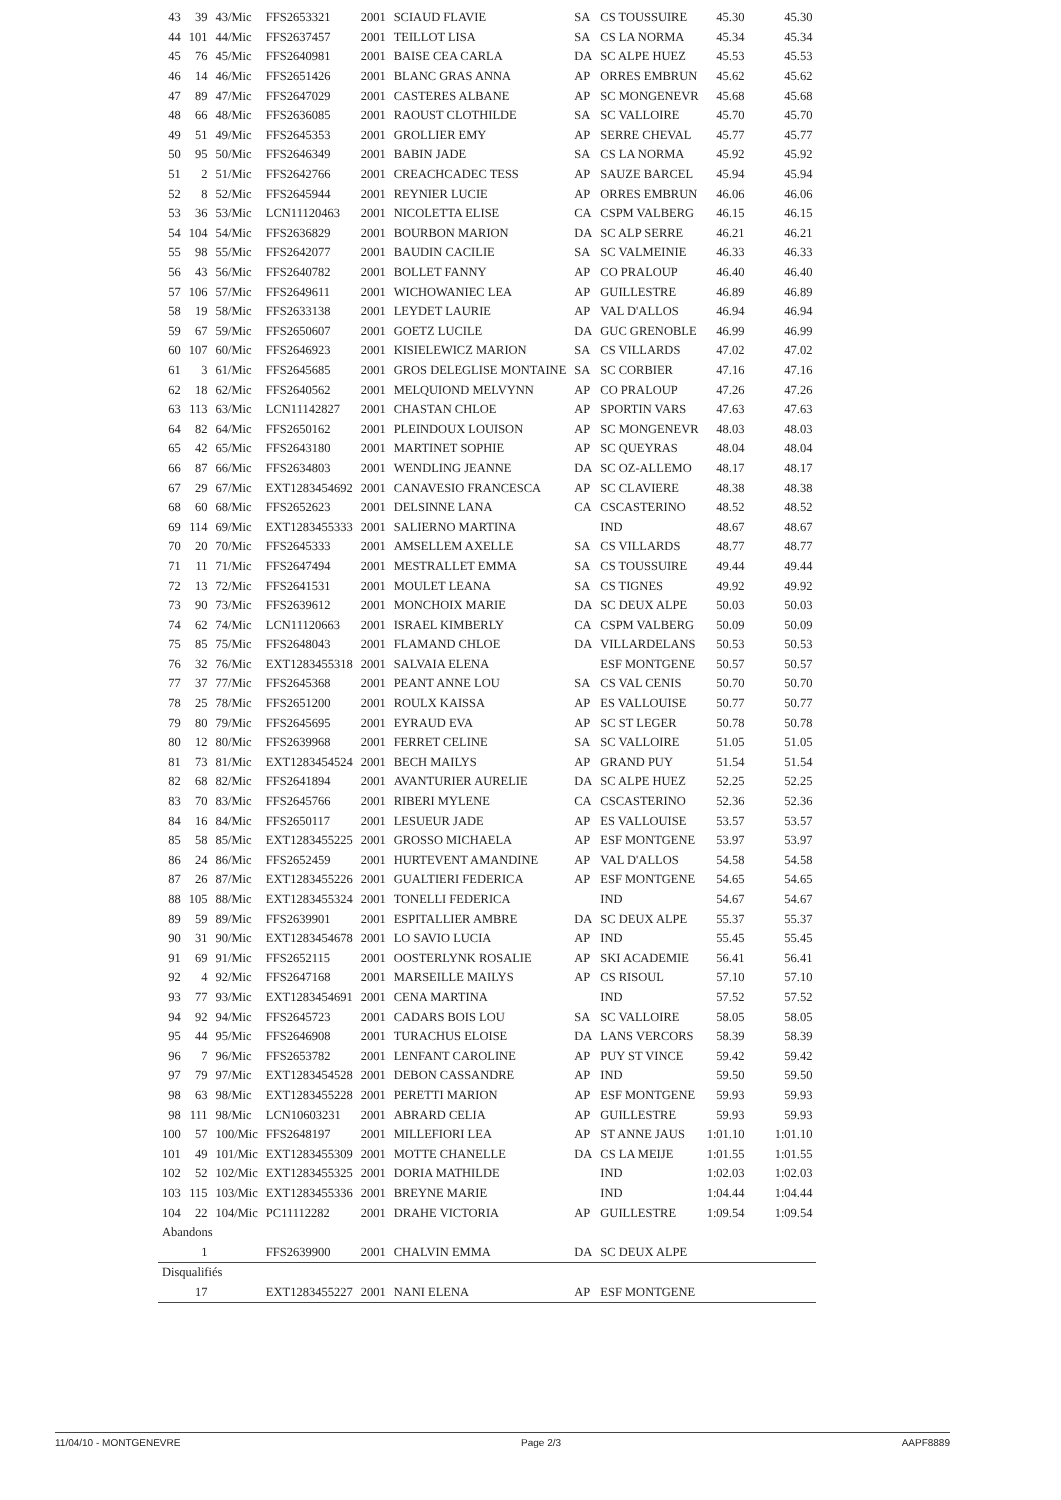| 43 | 39 | 43/Mic | FFS2653321 | 2001 | SCIAUD FLAVIE | SA | CS TOUSSUIRE | 45.30 | 45.30 |
| 44 | 101 | 44/Mic | FFS2637457 | 2001 | TEILLOT LISA | SA | CS LA NORMA | 45.34 | 45.34 |
| 45 | 76 | 45/Mic | FFS2640981 | 2001 | BAISE CEA CARLA | DA | SC ALPE HUEZ | 45.53 | 45.53 |
| 46 | 14 | 46/Mic | FFS2651426 | 2001 | BLANC GRAS ANNA | AP | ORRES EMBRUN | 45.62 | 45.62 |
| 47 | 89 | 47/Mic | FFS2647029 | 2001 | CASTERES ALBANE | AP | SC MONGENEVR | 45.68 | 45.68 |
| 48 | 66 | 48/Mic | FFS2636085 | 2001 | RAOUST CLOTHILDE | SA | SC VALLOIRE | 45.70 | 45.70 |
| 49 | 51 | 49/Mic | FFS2645353 | 2001 | GROLLIER EMY | AP | SERRE CHEVAL | 45.77 | 45.77 |
| 50 | 95 | 50/Mic | FFS2646349 | 2001 | BABIN JADE | SA | CS LA NORMA | 45.92 | 45.92 |
| 51 | 2 | 51/Mic | FFS2642766 | 2001 | CREACHCADEC TESS | AP | SAUZE BARCEL | 45.94 | 45.94 |
| 52 | 8 | 52/Mic | FFS2645944 | 2001 | REYNIER LUCIE | AP | ORRES EMBRUN | 46.06 | 46.06 |
| 53 | 36 | 53/Mic | LCN11120463 | 2001 | NICOLETTA ELISE | CA | CSPM VALBERG | 46.15 | 46.15 |
| 54 | 104 | 54/Mic | FFS2636829 | 2001 | BOURBON MARION | DA | SC ALP SERRE | 46.21 | 46.21 |
| 55 | 98 | 55/Mic | FFS2642077 | 2001 | BAUDIN CACILIE | SA | SC VALMEINIE | 46.33 | 46.33 |
| 56 | 43 | 56/Mic | FFS2640782 | 2001 | BOLLET FANNY | AP | CO PRALOUP | 46.40 | 46.40 |
| 57 | 106 | 57/Mic | FFS2649611 | 2001 | WICHOWANIEC LEA | AP | GUILLESTRE | 46.89 | 46.89 |
| 58 | 19 | 58/Mic | FFS2633138 | 2001 | LEYDET LAURIE | AP | VAL D'ALLOS | 46.94 | 46.94 |
| 59 | 67 | 59/Mic | FFS2650607 | 2001 | GOETZ LUCILE | DA | GUC GRENOBLE | 46.99 | 46.99 |
| 60 | 107 | 60/Mic | FFS2646923 | 2001 | KISIELEWICZ MARION | SA | CS VILLARDS | 47.02 | 47.02 |
| 61 | 3 | 61/Mic | FFS2645685 | 2001 | GROS DELEGLISE MONTAINE | SA | SC CORBIER | 47.16 | 47.16 |
| 62 | 18 | 62/Mic | FFS2640562 | 2001 | MELQUIOND MELVYNN | AP | CO PRALOUP | 47.26 | 47.26 |
| 63 | 113 | 63/Mic | LCN11142827 | 2001 | CHASTAN CHLOE | AP | SPORTIN VARS | 47.63 | 47.63 |
| 64 | 82 | 64/Mic | FFS2650162 | 2001 | PLEINDOUX LOUISON | AP | SC MONGENEVR | 48.03 | 48.03 |
| 65 | 42 | 65/Mic | FFS2643180 | 2001 | MARTINET SOPHIE | AP | SC QUEYRAS | 48.04 | 48.04 |
| 66 | 87 | 66/Mic | FFS2634803 | 2001 | WENDLING JEANNE | DA | SC OZ-ALLEMO | 48.17 | 48.17 |
| 67 | 29 | 67/Mic | EXT1283454692 | 2001 | CANAVESIO FRANCESCA | AP | SC CLAVIERE | 48.38 | 48.38 |
| 68 | 60 | 68/Mic | FFS2652623 | 2001 | DELSINNE LANA | CA | CSCASTERINO | 48.52 | 48.52 |
| 69 | 114 | 69/Mic | EXT1283455333 | 2001 | SALIERNO MARTINA | | IND | 48.67 | 48.67 |
| 70 | 20 | 70/Mic | FFS2645333 | 2001 | AMSELLEM AXELLE | SA | CS VILLARDS | 48.77 | 48.77 |
| 71 | 11 | 71/Mic | FFS2647494 | 2001 | MESTRALLET EMMA | SA | CS TOUSSUIRE | 49.44 | 49.44 |
| 72 | 13 | 72/Mic | FFS2641531 | 2001 | MOULET LEANA | SA | CS TIGNES | 49.92 | 49.92 |
| 73 | 90 | 73/Mic | FFS2639612 | 2001 | MONCHOIX MARIE | DA | SC DEUX ALPE | 50.03 | 50.03 |
| 74 | 62 | 74/Mic | LCN11120663 | 2001 | ISRAEL KIMBERLY | CA | CSPM VALBERG | 50.09 | 50.09 |
| 75 | 85 | 75/Mic | FFS2648043 | 2001 | FLAMAND CHLOE | DA | VILLARDELANS | 50.53 | 50.53 |
| 76 | 32 | 76/Mic | EXT1283455318 | 2001 | SALVAIA ELENA | | ESF MONTGENE | 50.57 | 50.57 |
| 77 | 37 | 77/Mic | FFS2645368 | 2001 | PEANT ANNE LOU | SA | CS VAL CENIS | 50.70 | 50.70 |
| 78 | 25 | 78/Mic | FFS2651200 | 2001 | ROULX KAISSA | AP | ES VALLOUISE | 50.77 | 50.77 |
| 79 | 80 | 79/Mic | FFS2645695 | 2001 | EYRAUD EVA | AP | SC ST LEGER | 50.78 | 50.78 |
| 80 | 12 | 80/Mic | FFS2639968 | 2001 | FERRET CELINE | SA | SC VALLOIRE | 51.05 | 51.05 |
| 81 | 73 | 81/Mic | EXT1283454524 | 2001 | BECH MAILYS | AP | GRAND PUY | 51.54 | 51.54 |
| 82 | 68 | 82/Mic | FFS2641894 | 2001 | AVANTURIER AURELIE | DA | SC ALPE HUEZ | 52.25 | 52.25 |
| 83 | 70 | 83/Mic | FFS2645766 | 2001 | RIBERI MYLENE | CA | CSCASTERINO | 52.36 | 52.36 |
| 84 | 16 | 84/Mic | FFS2650117 | 2001 | LESUEUR JADE | AP | ES VALLOUISE | 53.57 | 53.57 |
| 85 | 58 | 85/Mic | EXT1283455225 | 2001 | GROSSO MICHAELA | AP | ESF MONTGENE | 53.97 | 53.97 |
| 86 | 24 | 86/Mic | FFS2652459 | 2001 | HURTEVENT AMANDINE | AP | VAL D'ALLOS | 54.58 | 54.58 |
| 87 | 26 | 87/Mic | EXT1283455226 | 2001 | GUALTIERI FEDERICA | AP | ESF MONTGENE | 54.65 | 54.65 |
| 88 | 105 | 88/Mic | EXT1283455324 | 2001 | TONELLI FEDERICA | | IND | 54.67 | 54.67 |
| 89 | 59 | 89/Mic | FFS2639901 | 2001 | ESPITALLIER AMBRE | DA | SC DEUX ALPE | 55.37 | 55.37 |
| 90 | 31 | 90/Mic | EXT1283454678 | 2001 | LO SAVIO LUCIA | AP | IND | 55.45 | 55.45 |
| 91 | 69 | 91/Mic | FFS2652115 | 2001 | OOSTERLYNK ROSALIE | AP | SKI ACADEMIE | 56.41 | 56.41 |
| 92 | 4 | 92/Mic | FFS2647168 | 2001 | MARSEILLE MAILYS | AP | CS RISOUL | 57.10 | 57.10 |
| 93 | 77 | 93/Mic | EXT1283454691 | 2001 | CENA MARTINA | | IND | 57.52 | 57.52 |
| 94 | 92 | 94/Mic | FFS2645723 | 2001 | CADARS BOIS LOU | SA | SC VALLOIRE | 58.05 | 58.05 |
| 95 | 44 | 95/Mic | FFS2646908 | 2001 | TURACHUS ELOISE | DA | LANS VERCORS | 58.39 | 58.39 |
| 96 | 7 | 96/Mic | FFS2653782 | 2001 | LENFANT CAROLINE | AP | PUY ST VINCE | 59.42 | 59.42 |
| 97 | 79 | 97/Mic | EXT1283454528 | 2001 | DEBON CASSANDRE | AP | IND | 59.50 | 59.50 |
| 98 | 63 | 98/Mic | EXT1283455228 | 2001 | PERETTI MARION | AP | ESF MONTGENE | 59.93 | 59.93 |
| 98 | 111 | 98/Mic | LCN10603231 | 2001 | ABRARD CELIA | AP | GUILLESTRE | 59.93 | 59.93 |
| 100 | 57 | 100/Mic | FFS2648197 | 2001 | MILLEFIORI LEA | AP | ST ANNE JAUS | 1:01.10 | 1:01.10 |
| 101 | 49 | 101/Mic | EXT1283455309 | 2001 | MOTTE CHANELLE | DA | CS LA MEIJE | 1:01.55 | 1:01.55 |
| 102 | 52 | 102/Mic | EXT1283455325 | 2001 | DORIA MATHILDE | | IND | 1:02.03 | 1:02.03 |
| 103 | 115 | 103/Mic | EXT1283455336 | 2001 | BREYNE MARIE | | IND | 1:04.44 | 1:04.44 |
| 104 | 22 | 104/Mic | PC11112282 | 2001 | DRAHE VICTORIA | AP | GUILLESTRE | 1:09.54 | 1:09.54 |
| Abandons | | | | | | | | | |
| | 1 | | FFS2639900 | 2001 | CHALVIN EMMA | DA | SC DEUX ALPE | | |
| Disqualifiés | | | | | | | | | |
| | 17 | | EXT1283455227 | 2001 | NANI ELENA | AP | ESF MONTGENE | | |
11/04/10 - MONTGENEVRE Page 2/3 AAPF8889